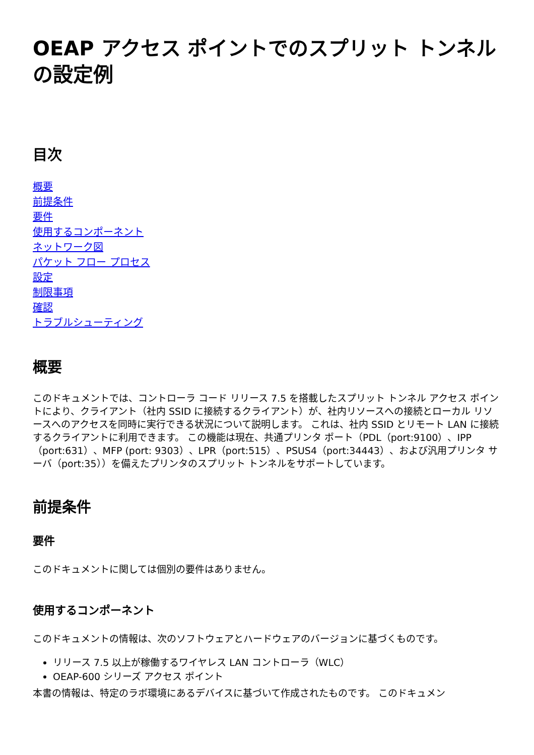OEAP アクセス ポイントでのスプリット トンネルの設定例
目次
概要
前提条件
要件
使用するコンポーネント
ネットワーク図
パケット フロー プロセス
設定
制限事項
確認
トラブルシューティング
概要
このドキュメントでは、コントローラ コード リリース 7.5 を搭載したスプリット トンネル アクセス ポイントにより、クライアント（社内 SSID に接続するクライアント）が、社内リソースへの接続とローカル リソースへのアクセスを同時に実行できる状況について説明します。 これは、社内 SSID とリモート LAN に接続するクライアントに利用できます。 この機能は現在、共通プリンタ ポート（PDL（port:9100）、IPP（port:631）、MFP (port: 9303）、LPR（port:515）、PSUS4（port:34443）、および汎用プリンタ サーバ（port:35））を備えたプリンタのスプリット トンネルをサポートしています。
前提条件
要件
このドキュメントに関しては個別の要件はありません。
使用するコンポーネント
このドキュメントの情報は、次のソフトウェアとハードウェアのバージョンに基づくものです。
リリース 7.5 以上が稼働するワイヤレス LAN コントローラ（WLC）
OEAP-600 シリーズ アクセス ポイント
本書の情報は、特定のラボ環境にあるデバイスに基づいて作成されたものです。 このドキュメン